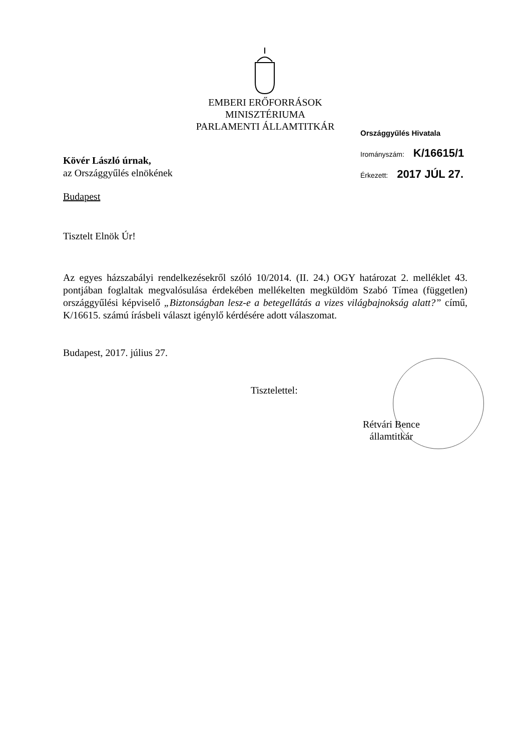EMBERI ERŐFORRÁSOK
MINISZTÉRIUMA
PARLAMENTI ÁLLAMTITKÁR
Országgyűlés Hivatala
Irományszám: K/16615/1
Érkezett: 2017 JÚL 27.
Kövér László úrnak,
az Országgyűlés elnökének
Budapest
Tisztelt Elnök Úr!
Az egyes házszabályi rendelkezésekről szóló 10/2014. (II. 24.) OGY határozat 2. melléklet 43. pontjában foglaltak megvalósulása érdekében mellékelten megküldöm Szabó Tímea (független) országgyűlési képviselő „Biztonságban lesz-e a betegellátás a vizes világbajnokság alatt?” című, K/16615. számú írásbeli választ igénylő kérdésére adott válaszomat.
Budapest, 2017. július 27.
Tisztelettel:
Rétvári Bence
államtitkár